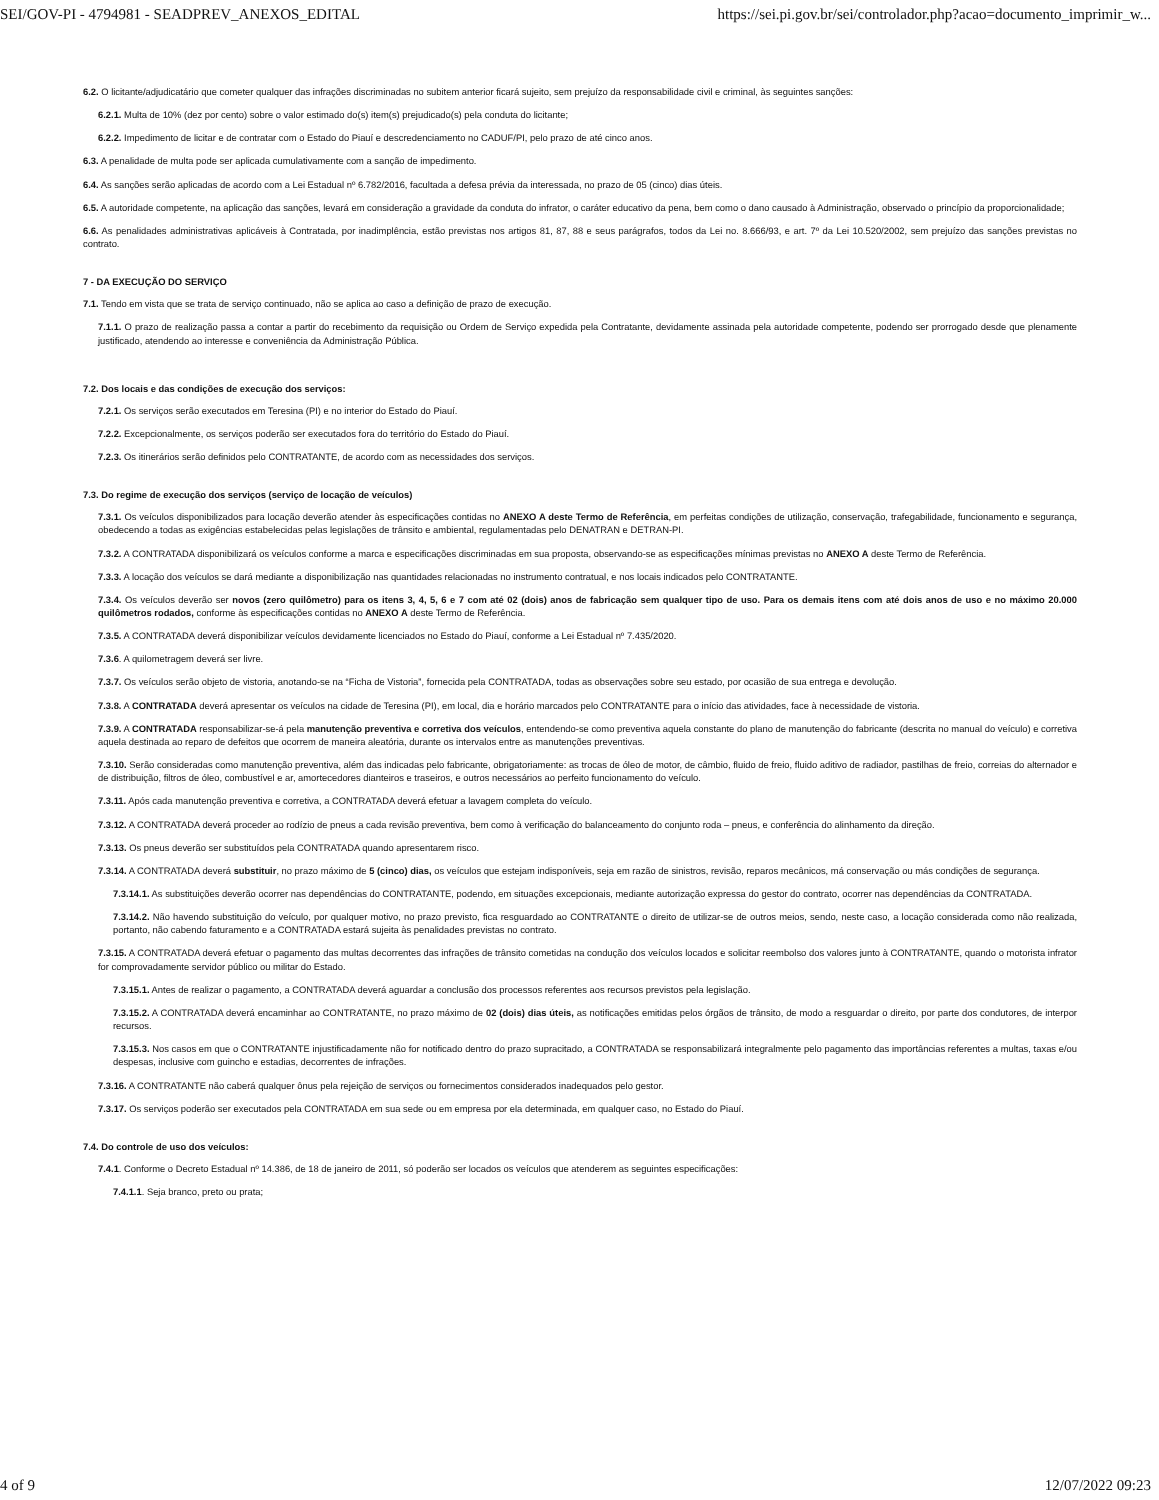SEI/GOV-PI - 4794981 - SEADPREV_ANEXOS_EDITAL https://sei.pi.gov.br/sei/controlador.php?acao=documento_imprimir_w...
6.2. O licitante/adjudicatário que cometer qualquer das infrações discriminadas no subitem anterior ficará sujeito, sem prejuízo da responsabilidade civil e criminal, às seguintes sanções:
6.2.1. Multa de 10% (dez por cento) sobre o valor estimado do(s) item(s) prejudicado(s) pela conduta do licitante;
6.2.2. Impedimento de licitar e de contratar com o Estado do Piauí e descredenciamento no CADUF/PI, pelo prazo de até cinco anos.
6.3. A penalidade de multa pode ser aplicada cumulativamente com a sanção de impedimento.
6.4. As sanções serão aplicadas de acordo com a Lei Estadual nº 6.782/2016, facultada a defesa prévia da interessada, no prazo de 05 (cinco) dias úteis.
6.5. A autoridade competente, na aplicação das sanções, levará em consideração a gravidade da conduta do infrator, o caráter educativo da pena, bem como o dano causado à Administração, observado o princípio da proporcionalidade;
6.6. As penalidades administrativas aplicáveis à Contratada, por inadimplência, estão previstas nos artigos 81, 87, 88 e seus parágrafos, todos da Lei no. 8.666/93, e art. 7º da Lei 10.520/2002, sem prejuízo das sanções previstas no contrato.
7 - DA EXECUÇÃO DO SERVIÇO
7.1. Tendo em vista que se trata de serviço continuado, não se aplica ao caso a definição de prazo de execução.
7.1.1. O prazo de realização passa a contar a partir do recebimento da requisição ou Ordem de Serviço expedida pela Contratante, devidamente assinada pela autoridade competente, podendo ser prorrogado desde que plenamente justificado, atendendo ao interesse e conveniência da Administração Pública.
7.2. Dos locais e das condições de execução dos serviços:
7.2.1. Os serviços serão executados em Teresina (PI) e no interior do Estado do Piauí.
7.2.2. Excepcionalmente, os serviços poderão ser executados fora do território do Estado do Piauí.
7.2.3. Os itinerários serão definidos pelo CONTRATANTE, de acordo com as necessidades dos serviços.
7.3. Do regime de execução dos serviços (serviço de locação de veículos)
7.3.1. Os veículos disponibilizados para locação deverão atender às especificações contidas no ANEXO A deste Termo de Referência, em perfeitas condições de utilização, conservação, trafegabilidade, funcionamento e segurança, obedecendo a todas as exigências estabelecidas pelas legislações de trânsito e ambiental, regulamentadas pelo DENATRAN e DETRAN-PI.
7.3.2. A CONTRATADA disponibilizará os veículos conforme a marca e especificações discriminadas em sua proposta, observando-se as especificações mínimas previstas no ANEXO A deste Termo de Referência.
7.3.3. A locação dos veículos se dará mediante a disponibilização nas quantidades relacionadas no instrumento contratual, e nos locais indicados pelo CONTRATANTE.
7.3.4. Os veículos deverão ser novos (zero quilômetro) para os itens 3, 4, 5, 6 e 7 com até 02 (dois) anos de fabricação sem qualquer tipo de uso. Para os demais itens com até dois anos de uso e no máximo 20.000 quilômetros rodados, conforme às especificações contidas no ANEXO A deste Termo de Referência.
7.3.5. A CONTRATADA deverá disponibilizar veículos devidamente licenciados no Estado do Piauí, conforme a Lei Estadual nº 7.435/2020.
7.3.6. A quilometragem deverá ser livre.
7.3.7. Os veículos serão objeto de vistoria, anotando-se na “Ficha de Vistoria”, fornecida pela CONTRATADA, todas as observações sobre seu estado, por ocasião de sua entrega e devolução.
7.3.8. A CONTRATADA deverá apresentar os veículos na cidade de Teresina (PI), em local, dia e horário marcados pelo CONTRATANTE para o início das atividades, face à necessidade de vistoria.
7.3.9. A CONTRATADA responsabilizar-se-á pela manutenção preventiva e corretiva dos veículos, entendendo-se como preventiva aquela constante do plano de manutenção do fabricante (descrita no manual do veículo) e corretiva aquela destinada ao reparo de defeitos que ocorrem de maneira aleatória, durante os intervalos entre as manutenções preventivas.
7.3.10. Serão consideradas como manutenção preventiva, além das indicadas pelo fabricante, obrigatoriamente: as trocas de óleo de motor, de câmbio, fluido de freio, fluido aditivo de radiador, pastilhas de freio, correias do alternador e de distribuição, filtros de óleo, combustível e ar, amortecedores dianteiros e traseiros, e outros necessários ao perfeito funcionamento do veículo.
7.3.11. Após cada manutenção preventiva e corretiva, a CONTRATADA deverá efetuar a lavagem completa do veículo.
7.3.12. A CONTRATADA deverá proceder ao rodízio de pneus a cada revisão preventiva, bem como à verificação do balanceamento do conjunto roda – pneus, e conferência do alinhamento da direção.
7.3.13. Os pneus deverão ser substituídos pela CONTRATADA quando apresentarem risco.
7.3.14. A CONTRATADA deverá substituir, no prazo máximo de 5 (cinco) dias, os veículos que estejam indisponíveis, seja em razão de sinistros, revisão, reparos mecânicos, má conservação ou más condições de segurança.
7.3.14.1. As substituições deverão ocorrer nas dependências do CONTRATANTE, podendo, em situações excepcionais, mediante autorização expressa do gestor do contrato, ocorrer nas dependências da CONTRATADA.
7.3.14.2. Não havendo substituição do veículo, por qualquer motivo, no prazo previsto, fica resguardado ao CONTRATANTE o direito de utilizar-se de outros meios, sendo, neste caso, a locação considerada como não realizada, portanto, não cabendo faturamento e a CONTRATADA estará sujeita às penalidades previstas no contrato.
7.3.15. A CONTRATADA deverá efetuar o pagamento das multas decorrentes das infrações de trânsito cometidas na condução dos veículos locados e solicitar reembolso dos valores junto à CONTRATANTE, quando o motorista infrator for comprovadamente servidor público ou militar do Estado.
7.3.15.1. Antes de realizar o pagamento, a CONTRATADA deverá aguardar a conclusão dos processos referentes aos recursos previstos pela legislação.
7.3.15.2. A CONTRATADA deverá encaminhar ao CONTRATANTE, no prazo máximo de 02 (dois) dias úteis, as notificações emitidas pelos órgãos de trânsito, de modo a resguardar o direito, por parte dos condutores, de interpor recursos.
7.3.15.3. Nos casos em que o CONTRATANTE injustificadamente não for notificado dentro do prazo supracitado, a CONTRATADA se responsabilizará integralmente pelo pagamento das importâncias referentes a multas, taxas e/ou despesas, inclusive com guincho e estadias, decorrentes de infrações.
7.3.16. A CONTRATANTE não caberá qualquer ônus pela rejeição de serviços ou fornecimentos considerados inadequados pelo gestor.
7.3.17. Os serviços poderão ser executados pela CONTRATADA em sua sede ou em empresa por ela determinada, em qualquer caso, no Estado do Piauí.
7.4. Do controle de uso dos veículos:
7.4.1. Conforme o Decreto Estadual nº 14.386, de 18 de janeiro de 2011, só poderão ser locados os veículos que atenderem as seguintes especificações:
7.4.1.1. Seja branco, preto ou prata;
4 of 9 12/07/2022 09:23